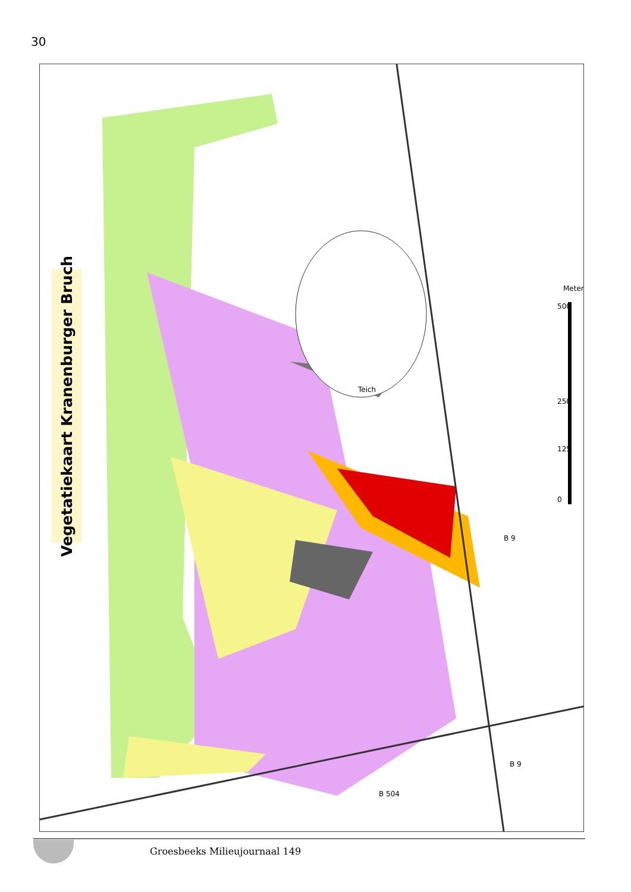30
Vegetatiekaart Kranenburger Bruch
Teich
B 9
B 9
B 504
0
125
250
500
Meter
Groesbeeks Milieujournaal 149